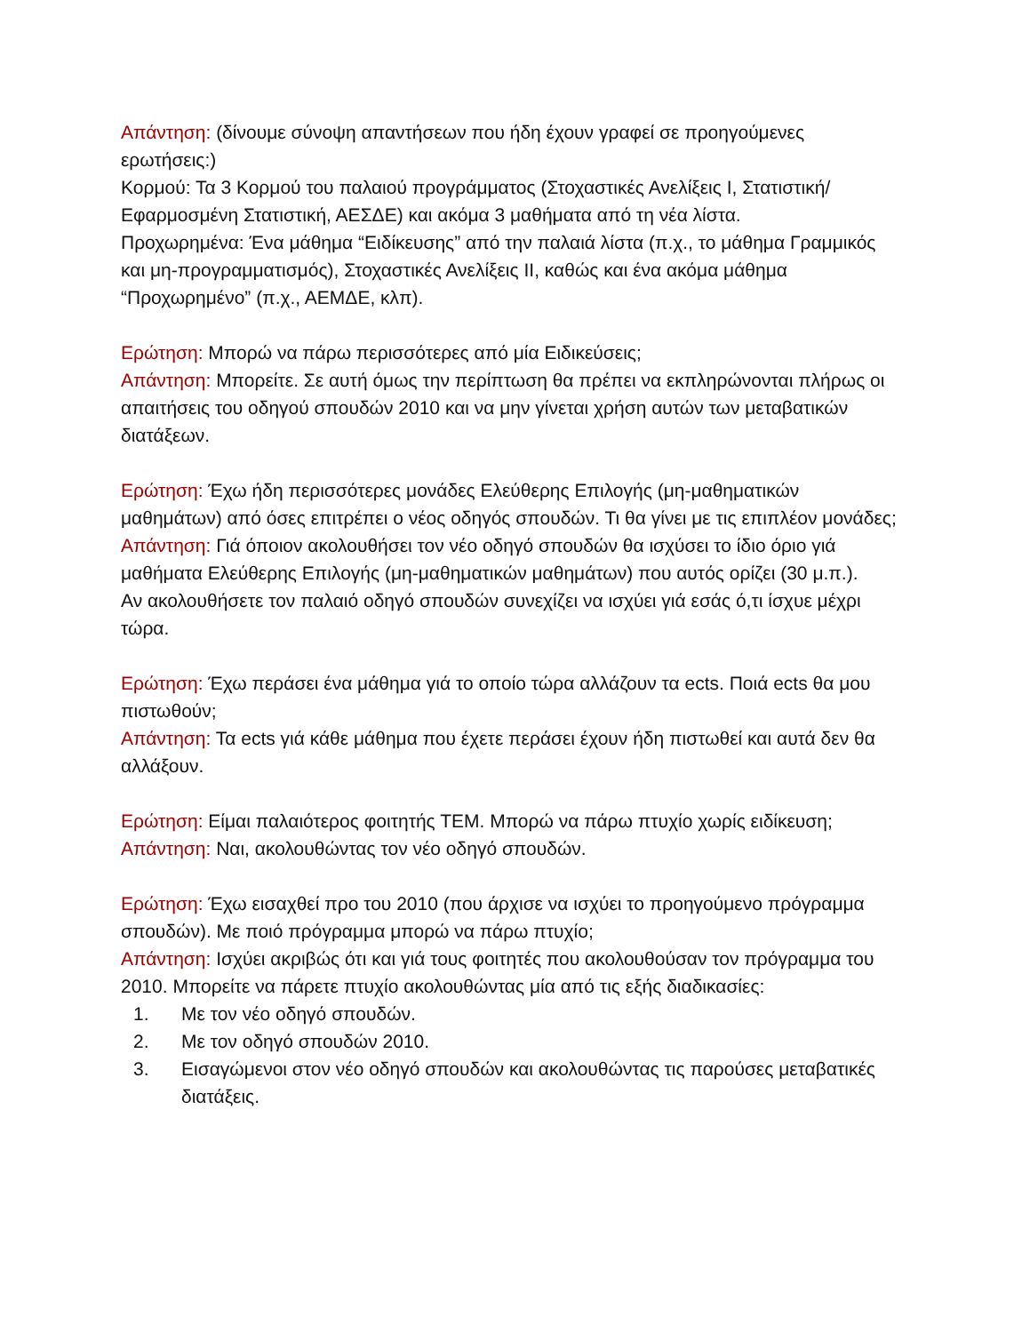Απάντηση: (δίνουμε σύνοψη απαντήσεων που ήδη έχουν γραφεί σε προηγούμενες ερωτήσεις:)
Κορμού: Τα 3 Κορμού του παλαιού προγράμματος (Στοχαστικές Ανελίξεις Ι, Στατιστική/Εφαρμοσμένη Στατιστική, ΑΕΣΔΕ) και ακόμα 3 μαθήματα από τη νέα λίστα.
Προχωρημένα: Ένα μάθημα “Ειδίκευσης” από την παλαιά λίστα (π.χ., το μάθημα Γραμμικός και μη-προγραμματισμός), Στοχαστικές Ανελίξεις ΙΙ, καθώς και ένα ακόμα μάθημα “Προχωρημένο” (π.χ., ΑΕΜΔΕ, κλπ).
Ερώτηση: Μπορώ να πάρω περισσότερες από μία Ειδικεύσεις;
Απάντηση: Μπορείτε. Σε αυτή όμως την περίπτωση θα πρέπει να εκπληρώνονται πλήρως οι απαιτήσεις του οδηγού σπουδών 2010 και να μην γίνεται χρήση αυτών των μεταβατικών διατάξεων.
Ερώτηση: Έχω ήδη περισσότερες μονάδες Ελεύθερης Επιλογής (μη-μαθηματικών μαθημάτων) από όσες επιτρέπει ο νέος οδηγός σπουδών. Τι θα γίνει με τις επιπλέον μονάδες;
Απάντηση: Γιά όποιον ακολουθήσει τον νέο οδηγό σπουδών θα ισχύσει το ίδιο όριο γιά μαθήματα Ελεύθερης Επιλογής (μη-μαθηματικών μαθημάτων) που αυτός ορίζει (30 μ.π.).
Αν ακολουθήσετε τον παλαιό οδηγό σπουδών συνεχίζει να ισχύει γιά εσάς ό,τι ίσχυε μέχρι τώρα.
Ερώτηση: Έχω περάσει ένα μάθημα γιά το οποίο τώρα αλλάζουν τα ects. Ποιά ects θα μου πιστωθούν;
Απάντηση: Τα ects γιά κάθε μάθημα που έχετε περάσει έχουν ήδη πιστωθεί και αυτά δεν θα αλλάξουν.
Ερώτηση: Είμαι παλαιότερος φοιτητής ΤΕΜ. Μπορώ να πάρω πτυχίο χωρίς ειδίκευση;
Απάντηση: Ναι, ακολουθώντας τον νέο οδηγό σπουδών.
Ερώτηση: Έχω εισαχθεί προ του 2010 (που άρχισε να ισχύει το προηγούμενο πρόγραμμα σπουδών). Με ποιό πρόγραμμα μπορώ να πάρω πτυχίο;
Απάντηση: Ισχύει ακριβώς ότι και γιά τους φοιτητές που ακολουθούσαν τον πρόγραμμα του 2010. Μπορείτε να πάρετε πτυχίο ακολουθώντας μία από τις εξής διαδικασίες:
1. Με τον νέο οδηγό σπουδών.
2. Με τον οδηγό σπουδών 2010.
3. Εισαγώμενοι στον νέο οδηγό σπουδών και ακολουθώντας τις παρούσες μεταβατικές διατάξεις.